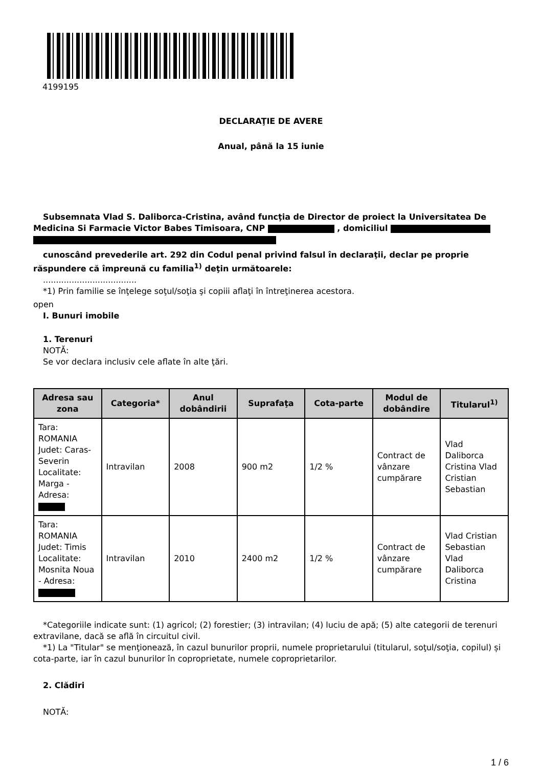4199195
DECLARAŢIE DE AVERE
Anual, până la 15 iunie
Subsemnata Vlad S. Daliborca-Cristina, având funcţia de Director de proiect la Universitatea De Medicina Si Farmacie Victor Babes Timisoara, CNP , domiciliul
cunoscând prevederile art. 292 din Codul penal privind falsul în declaraţii, declar pe proprie răspundere că împreună cu familia<sup>1)</sup> deţin următoarele:
....................................
*1) Prin familie se înţelege soţul/soţia şi copiii aflaţi în întreţinerea acestora.
open
I. Bunuri imobile
1. Terenuri
NOTĂ:
Se vor declara inclusiv cele aflate în alte ţări.
| Adresa sau zona | Categoria* | Anul dobândirii | Suprafaţa | Cota-parte | Modul de dobândire | Titularul<sup>1)</sup> |
| --- | --- | --- | --- | --- | --- | --- |
| Tara: ROMANIA Judet: Caras-Severin Localitate: Marga - Adresa: | Intravilan | 2008 | 900 m2 | 1/2 % | Contract de vânzare cumpărare | Vlad Daliborca Cristina Vlad Cristian Sebastian |
| Tara: ROMANIA Judet: Timis Localitate: Mosnita Noua - Adresa: | Intravilan | 2010 | 2400 m2 | 1/2 % | Contract de vânzare cumpărare | Vlad Cristian Sebastian Vlad Daliborca Cristina |
*Categoriile indicate sunt: (1) agricol; (2) forestier; (3) intravilan; (4) luciu de apă; (5) alte categorii de terenuri extravilane, dacă se află în circuitul civil.
*1) La "Titular" se menţionează, în cazul bunurilor proprii, numele proprietarului (titularul, soţul/soţia, copilul) și cota-parte, iar în cazul bunurilor în coproprietate, numele coproprietarilor.
2. Clădiri
NOTĂ:
1 / 6